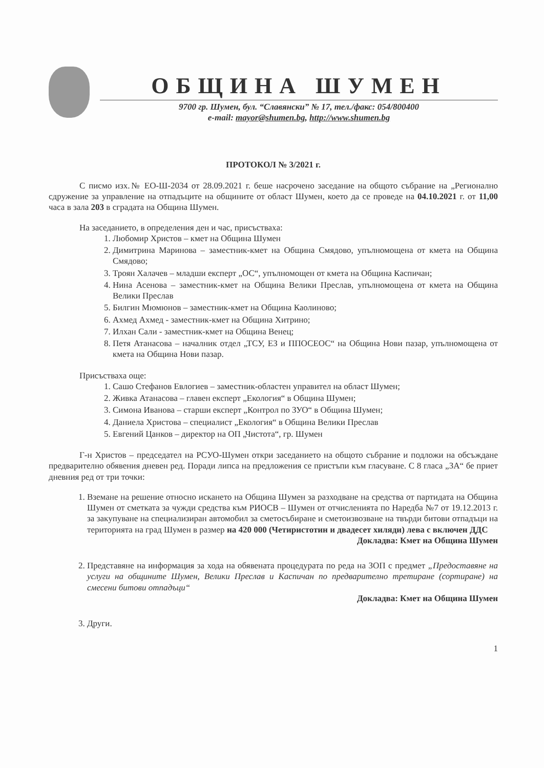ОБЩИНА ШУМЕН
9700 гр. Шумен, бул. “Славянски” № 17, тел./факс: 054/800400
e-mail: mayor@shumen.bg, http://www.shumen.bg
ПРОТОКОЛ № 3/2021 г.
С писмо изх.№ ЕО-Ш-2034 от 28.09.2021 г. беше насрочено заседание на общото събрание на „Регионално сдружение за управление на отпадъците на общините от област Шумен, което да се проведе на 04.10.2021 г. от 11,00 часа в зала 203 в сградата на Община Шумен.
На заседанието, в определения ден и час, присъстваха:
1. Любомир Христов – кмет на Община Шумен
2. Димитрина Маринова – заместник-кмет на Община Смядово, упълномощена от кмета на Община Смядово;
3. Троян Халачев – младши експерт „ОС“, упълномощен от кмета на Община Каспичан;
4. Нина Асенова – заместник-кмет на Община Велики Преслав, упълномощена от кмета на Община Велики Преслав
5. Билгин Мюмюнов – заместник-кмет на Община Каолиново;
6. Ахмед Ахмед - заместник-кмет на Община Хитрино;
7. Илхан Сали - заместник-кмет на Община Венец;
8. Петя Атанасова – началник отдел „ТСУ, ЕЗ и ППОСЕОС“ на Община Нови пазар, упълномощена от кмета на Община Нови пазар.
Присъстваха още:
1. Сашо Стефанов Евлогиев – заместник-областен управител на област Шумен;
2. Живка Атанасова – главен експерт „Екология“ в Община Шумен;
3. Симона Иванова – старши експерт „Контрол по ЗУО“ в Община Шумен;
4. Даниела Христова – специалист „Екология“ в Община Велики Преслав
5. Евгений Цанков – директор на ОП „Чистота“, гр. Шумен
Г-н Христов – председател на РСУО-Шумен откри заседанието на общото събрание и подложи на обсъждане предварително обявения дневен ред. Поради липса на предложения се пристъпи към гласуване. С 8 гласа „ЗА“ бе приет дневния ред от три точки:
1. Вземане на решение относно искането на Община Шумен за разходване на средства от партидата на Община Шумен от сметката за чужди средства към РИОСВ – Шумен от отчисленията по Наредба №7 от 19.12.2013 г. за закупуване на специализиран автомобил за сметосъбиране и сметоизвозване на твърди битови отпадъци на територията на град Шумен в размер на 420 000 (Четиристотин и двадесет хиляди) лева с включен ДДС
Докладва: Кмет на Община Шумен
2. Представяне на информация за хода на обявената процедурата по реда на ЗОП с предмет „Предоставяне на услуги на общините Шумен, Велики Преслав и Каспичан по предварително третиране (сортиране) на смесени битови отпадъци“
Докладва: Кмет на Община Шумен
3. Други.
1